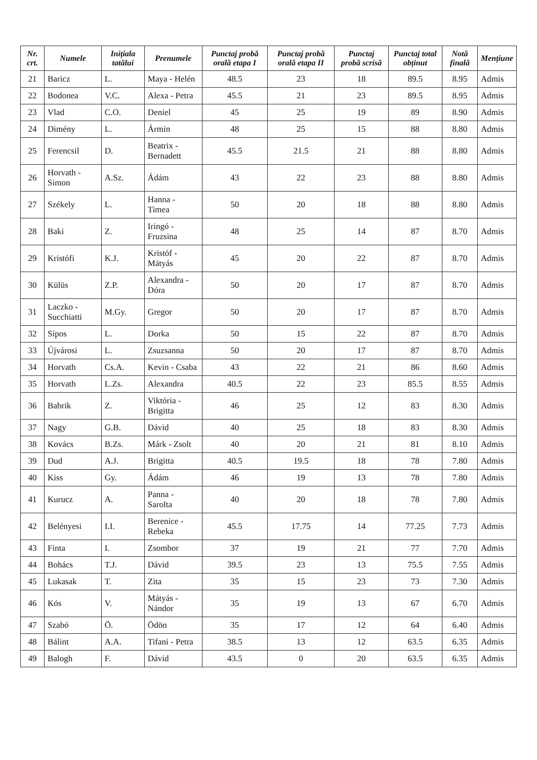| Nr. crt. | Numele | Inițiala tatălui | Prenumele | Punctaj probă orală etapa I | Punctaj probă orală etapa II | Punctaj probă scrisă | Punctaj total obținut | Notă finală | Mențiune |
| --- | --- | --- | --- | --- | --- | --- | --- | --- | --- |
| 21 | Baricz | L. | Maya - Helén | 48.5 | 23 | 18 | 89.5 | 8.95 | Admis |
| 22 | Bodonea | V.C. | Alexa - Petra | 45.5 | 21 | 23 | 89.5 | 8.95 | Admis |
| 23 | Vlad | C.O. | Deniel | 45 | 25 | 19 | 89 | 8.90 | Admis |
| 24 | Dimény | L. | Ármin | 48 | 25 | 15 | 88 | 8.80 | Admis |
| 25 | Ferencsil | D. | Beatrix - Bernadett | 45.5 | 21.5 | 21 | 88 | 8.80 | Admis |
| 26 | Horvath - Simon | A.Sz. | Ádám | 43 | 22 | 23 | 88 | 8.80 | Admis |
| 27 | Székely | L. | Hanna - Timea | 50 | 20 | 18 | 88 | 8.80 | Admis |
| 28 | Baki | Z. | Iringó - Fruzsina | 48 | 25 | 14 | 87 | 8.70 | Admis |
| 29 | Kristófi | K.J. | Kristóf - Mátyás | 45 | 20 | 22 | 87 | 8.70 | Admis |
| 30 | Külüs | Z.P. | Alexandra - Dóra | 50 | 20 | 17 | 87 | 8.70 | Admis |
| 31 | Laczko - Succhiatti | M.Gy. | Gregor | 50 | 20 | 17 | 87 | 8.70 | Admis |
| 32 | Sipos | L. | Dorka | 50 | 15 | 22 | 87 | 8.70 | Admis |
| 33 | Újvárosi | L. | Zsuzsanna | 50 | 20 | 17 | 87 | 8.70 | Admis |
| 34 | Horvath | Cs.A. | Kevin - Csaba | 43 | 22 | 21 | 86 | 8.60 | Admis |
| 35 | Horvath | L.Zs. | Alexandra | 40.5 | 22 | 23 | 85.5 | 8.55 | Admis |
| 36 | Babrik | Z. | Viktória - Brigitta | 46 | 25 | 12 | 83 | 8.30 | Admis |
| 37 | Nagy | G.B. | Dávid | 40 | 25 | 18 | 83 | 8.30 | Admis |
| 38 | Kovács | B.Zs. | Márk - Zsolt | 40 | 20 | 21 | 81 | 8.10 | Admis |
| 39 | Dud | A.J. | Brigitta | 40.5 | 19.5 | 18 | 78 | 7.80 | Admis |
| 40 | Kiss | Gy. | Ádám | 46 | 19 | 13 | 78 | 7.80 | Admis |
| 41 | Kurucz | A. | Panna - Sarolta | 40 | 20 | 18 | 78 | 7.80 | Admis |
| 42 | Belényesi | I.I. | Berenice - Rebeka | 45.5 | 17.75 | 14 | 77.25 | 7.73 | Admis |
| 43 | Finta | I. | Zsombor | 37 | 19 | 21 | 77 | 7.70 | Admis |
| 44 | Bohács | T.J. | Dávid | 39.5 | 23 | 13 | 75.5 | 7.55 | Admis |
| 45 | Lukasak | T. | Zita | 35 | 15 | 23 | 73 | 7.30 | Admis |
| 46 | Kós | V. | Mátyás - Nándor | 35 | 19 | 13 | 67 | 6.70 | Admis |
| 47 | Szabó | Ö. | Ödön | 35 | 17 | 12 | 64 | 6.40 | Admis |
| 48 | Bálint | A.A. | Tifani - Petra | 38.5 | 13 | 12 | 63.5 | 6.35 | Admis |
| 49 | Balogh | F. | Dávid | 43.5 | 0 | 20 | 63.5 | 6.35 | Admis |